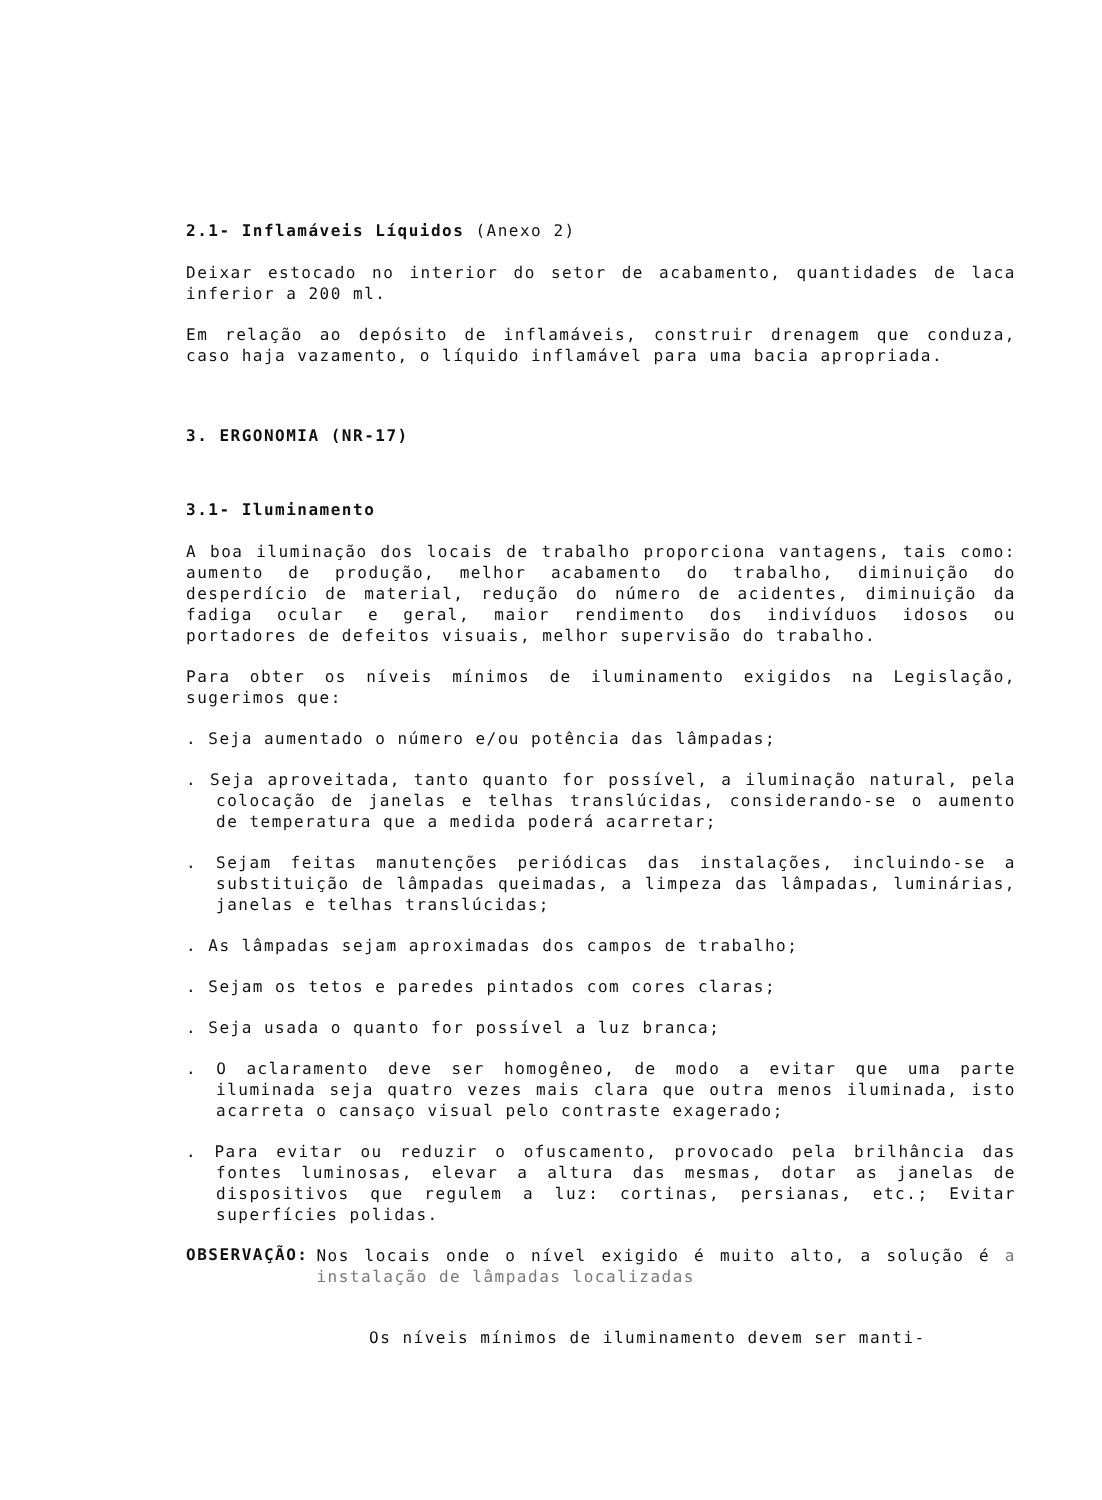2.1- Inflamáveis Líquidos (Anexo 2)
Deixar estocado no interior do setor de acabamento, quantidades de laca inferior a 200 ml.
Em relação ao depósito de inflamáveis, construir drenagem que conduza, caso haja vazamento, o líquido inflamável para uma bacia apropriada.
3. ERGONOMIA (NR-17)
3.1- Iluminamento
A boa iluminação dos locais de trabalho proporciona vantagens, tais como: aumento de produção, melhor acabamento do trabalho, diminuição do desperdício de material, redução do número de acidentes, diminuição da fadiga ocular e geral, maior rendimento dos indivíduos idosos ou portadores de defeitos visuais, melhor supervisão do trabalho.
Para obter os níveis mínimos de iluminamento exigidos na Legislação, sugerimos que:
. Seja aumentado o número e/ou potência das lâmpadas;
. Seja aproveitada, tanto quanto for possível, a iluminação natural, pela colocação de janelas e telhas translúcidas, considerando-se o aumento de temperatura que a medida poderá acarretar;
. Sejam feitas manutenções periódicas das instalações, incluindo-se a substituição de lâmpadas queimadas, a limpeza das lâmpadas, luminárias, janelas e telhas translúcidas;
. As lâmpadas sejam aproximadas dos campos de trabalho;
. Sejam os tetos e paredes pintados com cores claras;
. Seja usada o quanto for possível a luz branca;
. O aclaramento deve ser homogêneo, de modo a evitar que uma parte iluminada seja quatro vezes mais clara que outra menos iluminada, isto acarreta o cansaço visual pelo contraste exagerado;
. Para evitar ou reduzir o ofuscamento, provocado pela brilhância das fontes luminosas, elevar a altura das mesmas, dotar as janelas de dispositivos que regulem a luz: cortinas, persianas, etc.; Evitar superfícies polidas.
OBSERVAÇÃO:
Nos locais onde o nível exigido é muito alto, a solução é a instalação de lâmpadas localizadas
Os níveis mínimos de iluminamento devem ser manti-